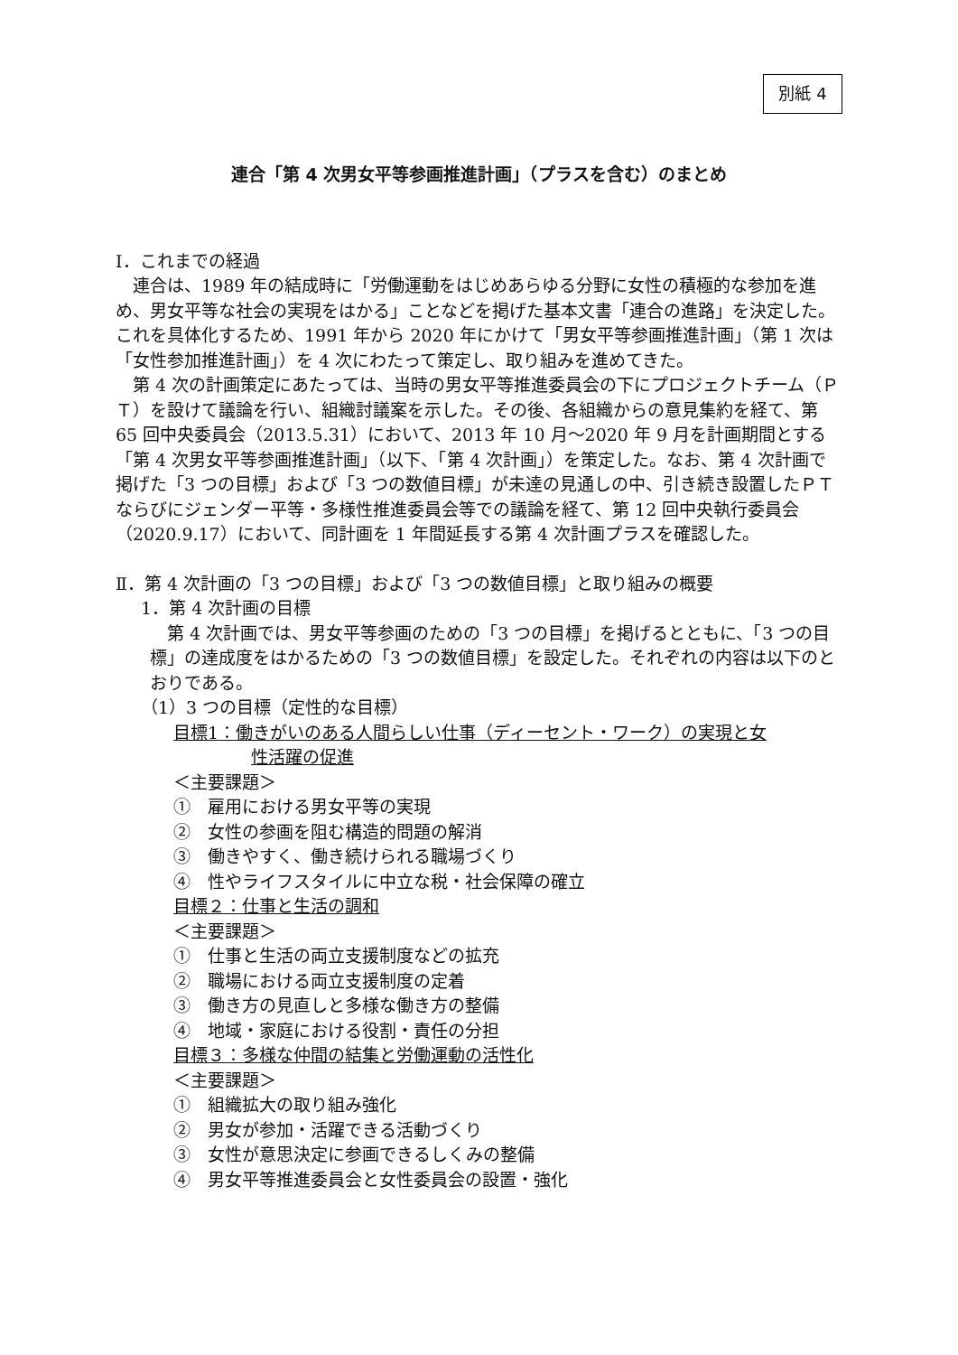別紙 4
連合「第 4 次男女平等参画推進計画」（プラスを含む）のまとめ
Ⅰ．これまでの経過
連合は、1989 年の結成時に「労働運動をはじめあらゆる分野に女性の積極的な参加を進め、男女平等な社会の実現をはかる」ことなどを掲げた基本文書「連合の進路」を決定した。これを具体化するため、1991 年から 2020 年にかけて「男女平等参画推進計画」（第 1 次は「女性参加推進計画」）を 4 次にわたって策定し、取り組みを進めてきた。
第 4 次の計画策定にあたっては、当時の男女平等推進委員会の下にプロジェクトチーム（ＰＴ）を設けて議論を行い、組織討議案を示した。その後、各組織からの意見集約を経て、第 65 回中央委員会（2013.5.31）において、2013 年 10 月～2020 年 9 月を計画期間とする「第 4 次男女平等参画推進計画」（以下、「第 4 次計画」）を策定した。なお、第 4 次計画で掲げた「3 つの目標」および「3 つの数値目標」が未達の見通しの中、引き続き設置したＰＴならびにジェンダー平等・多様性推進委員会等での議論を経て、第 12 回中央執行委員会（2020.9.17）において、同計画を 1 年間延長する第 4 次計画プラスを確認した。
Ⅱ．第 4 次計画の「3 つの目標」および「3 つの数値目標」と取り組みの概要
1．第 4 次計画の目標
第 4 次計画では、男女平等参画のための「3 つの目標」を掲げるとともに、「3 つの目標」の達成度をはかるための「3 つの数値目標」を設定した。それぞれの内容は以下のとおりである。
（1）3 つの目標（定性的な目標）
目標1：働きがいのある人間らしい仕事（ディーセント・ワーク）の実現と女
性活躍の促進
＜主要課題＞
①　雇用における男女平等の実現
②　女性の参画を阻む構造的問題の解消
③　働きやすく、働き続けられる職場づくり
④　性やライフスタイルに中立な税・社会保障の確立
目標２：仕事と生活の調和
＜主要課題＞
①　仕事と生活の両立支援制度などの拡充
②　職場における両立支援制度の定着
③　働き方の見直しと多様な働き方の整備
④　地域・家庭における役割・責任の分担
目標３：多様な仲間の結集と労働運動の活性化
＜主要課題＞
①　組織拡大の取り組み強化
②　男女が参加・活躍できる活動づくり
③　女性が意思決定に参画できるしくみの整備
④　男女平等推進委員会と女性委員会の設置・強化